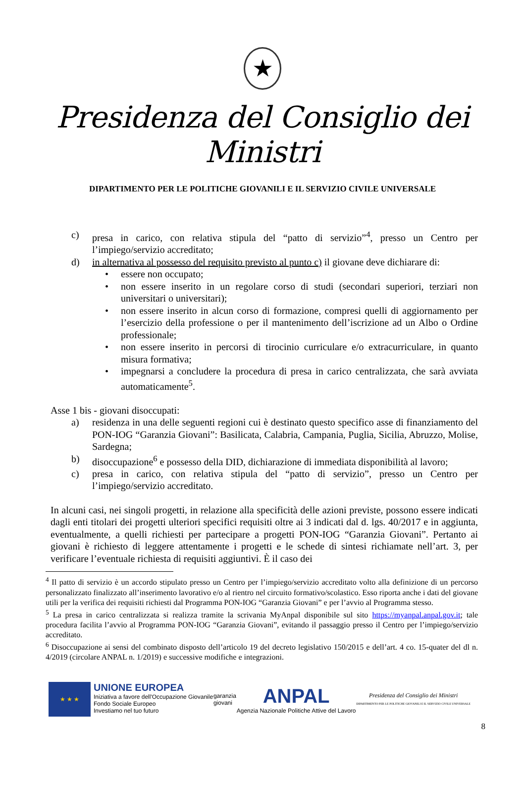★
Presidenza del Consiglio dei Ministri
DIPARTIMENTO PER LE POLITICHE GIOVANILI E IL SERVIZIO CIVILE UNIVERSALE
c) presa in carico, con relativa stipula del “patto di servizio”<sup>4</sup>, presso un Centro per l’impiego/servizio accreditato;
d) in alternativa al possesso del requisito previsto al punto c) il giovane deve dichiarare di:
• essere non occupato;
• non essere inserito in un regolare corso di studi (secondari superiori, terziari non universitari o universitari);
• non essere inserito in alcun corso di formazione, compresi quelli di aggiornamento per l’esercizio della professione o per il mantenimento dell’iscrizione ad un Albo o Ordine professionale;
• non essere inserito in percorsi di tirocinio curriculare e/o extracurriculare, in quanto misura formativa;
• impegnarsi a concludere la procedura di presa in carico centralizzata, che sarà avviata automaticamente<sup>5</sup>.
Asse 1 bis - giovani disoccupati:
a) residenza in una delle seguenti regioni cui è destinato questo specifico asse di finanziamento del PON-IOG “Garanzia Giovani”: Basilicata, Calabria, Campania, Puglia, Sicilia, Abruzzo, Molise, Sardegna;
b) disoccupazione<sup>6</sup> e possesso della DID, dichiarazione di immediata disponibilità al lavoro;
c) presa in carico, con relativa stipula del “patto di servizio”, presso un Centro per l’impiego/servizio accreditato.
In alcuni casi, nei singoli progetti, in relazione alla specificità delle azioni previste, possono essere indicati dagli enti titolari dei progetti ulteriori specifici requisiti oltre ai 3 indicati dal d. lgs. 40/2017 e in aggiunta, eventualmente, a quelli richiesti per partecipare a progetti PON-IOG “Garanzia Giovani”. Pertanto ai giovani è richiesto di leggere attentamente i progetti e le schede di sintesi richiamate nell’art. 3, per verificare l’eventuale richiesta di requisiti aggiuntivi. È il caso dei
<sup>4</sup> Il patto di servizio è un accordo stipulato presso un Centro per l’impiego/servizio accreditato volto alla definizione di un percorso personalizzato finalizzato all’inserimento lavorativo e/o al rientro nel circuito formativo/scolastico. Esso riporta anche i dati del giovane utili per la verifica dei requisiti richiesti dal Programma PON-IOG “Garanzia Giovani” e per l’avvio al Programma stesso.
<sup>5</sup> La presa in carico centralizzata si realizza tramite la scrivania MyAnpal disponibile sul sito https://myanpal.anpal.gov.it; tale procedura facilita l’avvio al Programma PON-IOG “Garanzia Giovani”, evitando il passaggio presso il Centro per l’impiego/servizio accreditato.
<sup>6</sup> Disoccupazione ai sensi del combinato disposto dell’articolo 19 del decreto legislativo 150/2015 e dell’art. 4 co. 15-quater del dl n. 4/2019 (circolare ANPAL n. 1/2019) e successive modifiche e integrazioni.
★ ★ ★
UNIONE EUROPEA
Iniziativa a favore dell'Occupazione Giovanile
Fondo Sociale Europeo
Investiamo nel tuo futuro
garanzia
giovani
ANPAL
Agenzia Nazionale Politiche Attive del Lavoro
Presidenza del Consiglio dei Ministri
DIPARTIMENTO PER LE POLITICHE GIOVANILI E IL SERVIZIO CIVILE UNIVERSALE
8